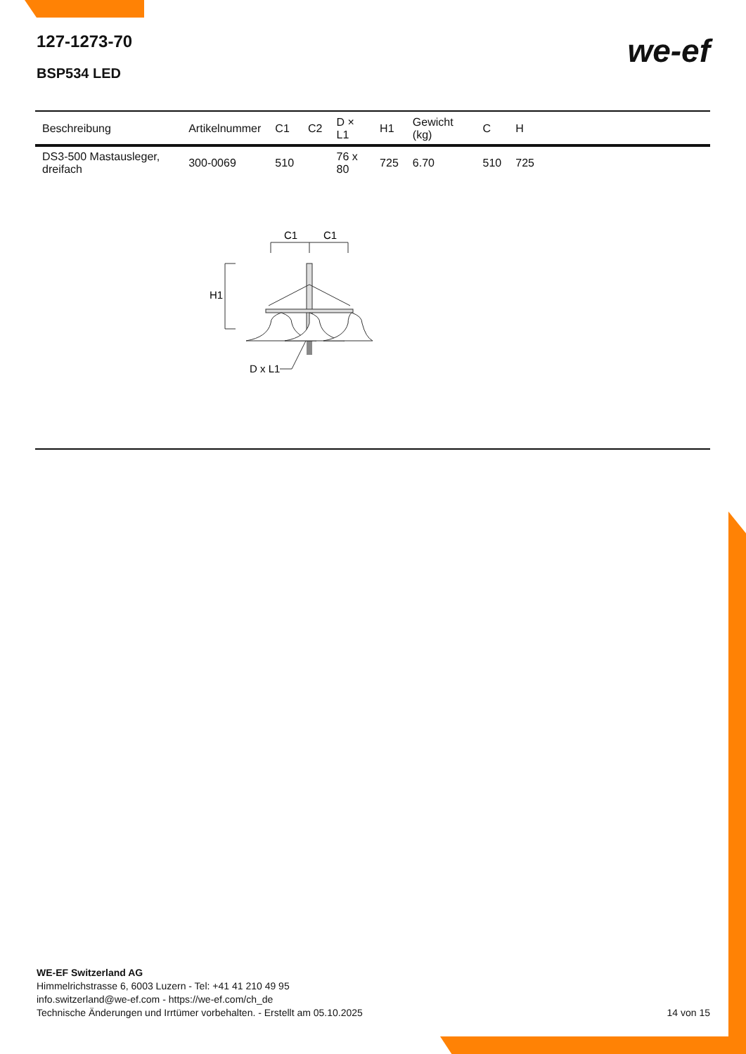127-1273-70
BSP534 LED
we-ef
| Beschreibung | Artikelnummer | C1 | C2 | D × L1 | H1 | Gewicht (kg) | C | H | |
| --- | --- | --- | --- | --- | --- | --- | --- | --- | --- |
| DS3-500 Mastausleger, dreifach | 300-0069 | 510 | | 76 x 80 | 725 | 6.70 | 510 | 725 | |
C1
C1
H1
D x L1
WE-EF Switzerland AG
Himmelrichstrasse 6, 6003 Luzern - Tel: +41 41 210 49 95
info.switzerland@we-ef.com - https://we-ef.com/ch_de
Technische Änderungen und Irrtümer vorbehalten. - Erstellt am 05.10.2025
14 von 15